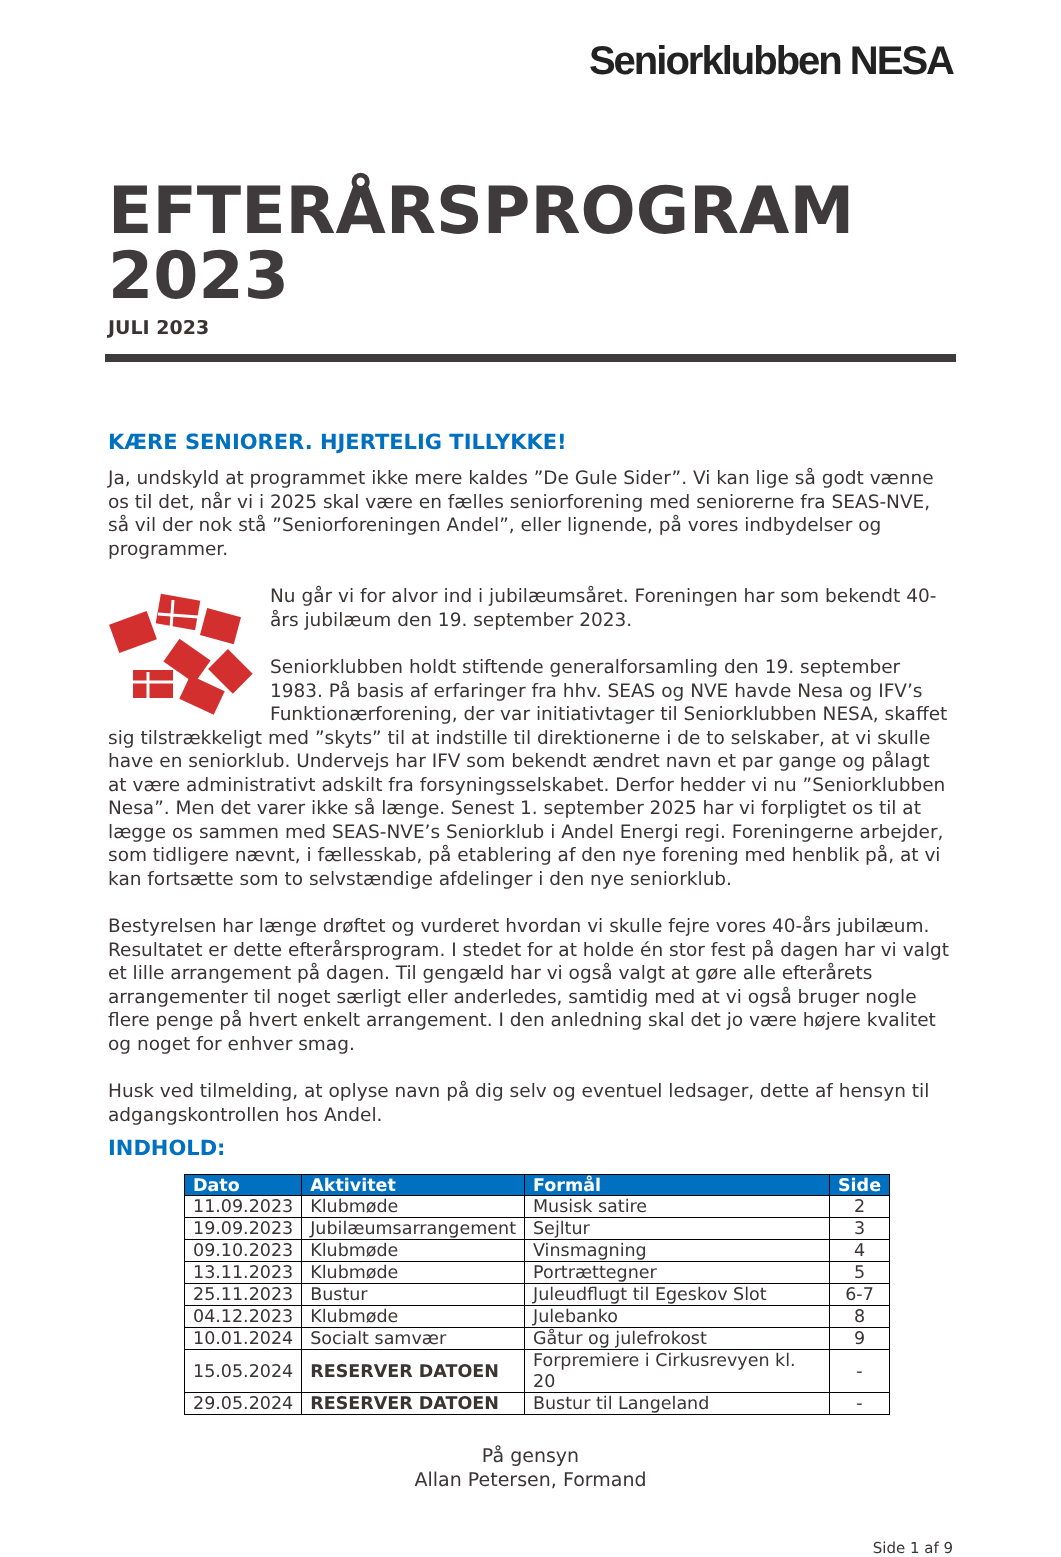Seniorklubben NESA
EFTERÅRSPROGRAM 2023
JULI 2023
KÆRE SENIORER. HJERTELIG TILLYKKE!
Ja, undskyld at programmet ikke mere kaldes ”De Gule Sider”. Vi kan lige så godt vænne os til det, når vi i 2025 skal være en fælles seniorforening med seniorerne fra SEAS-NVE, så vil der nok stå ”Seniorforeningen Andel”, eller lignende, på vores indbydelser og programmer.
Nu går vi for alvor ind i jubilæumsåret. Foreningen har som bekendt 40-års jubilæum den 19. september 2023.
Seniorklubben holdt stiftende generalforsamling den 19. september 1983. På basis af erfaringer fra hhv. SEAS og NVE havde Nesa og IFV’s Funktionærforening, der var initiativtager til Seniorklubben NESA, skaffet sig tilstrækkeligt med ”skyts” til at indstille til direktionerne i de to selskaber, at vi skulle have en seniorklub. Undervejs har IFV som bekendt ændret navn et par gange og pålagt at være administrativt adskilt fra forsyningsselskabet. Derfor hedder vi nu ”Seniorklubben Nesa”. Men det varer ikke så længe. Senest 1. september 2025 har vi forpligtet os til at lægge os sammen med SEAS-NVE’s Seniorklub i Andel Energi regi. Foreningerne arbejder, som tidligere nævnt, i fællesskab, på etablering af den nye forening med henblik på, at vi kan fortsætte som to selvstændige afdelinger i den nye seniorklub.
Bestyrelsen har længe drøftet og vurderet hvordan vi skulle fejre vores 40-års jubilæum. Resultatet er dette efterårsprogram. I stedet for at holde én stor fest på dagen har vi valgt et lille arrangement på dagen. Til gengæld har vi også valgt at gøre alle efterårets arrangementer til noget særligt eller anderledes, samtidig med at vi også bruger nogle flere penge på hvert enkelt arrangement. I den anledning skal det jo være højere kvalitet og noget for enhver smag.
Husk ved tilmelding, at oplyse navn på dig selv og eventuel ledsager, dette af hensyn til adgangskontrollen hos Andel.
INDHOLD:
| Dato | Aktivitet | Formål | Side |
| --- | --- | --- | --- |
| 11.09.2023 | Klubmøde | Musisk satire | 2 |
| 19.09.2023 | Jubilæumsarrangement | Sejltur | 3 |
| 09.10.2023 | Klubmøde | Vinsmagning | 4 |
| 13.11.2023 | Klubmøde | Portrættegner | 5 |
| 25.11.2023 | Bustur | Juleudflugt til Egeskov Slot | 6-7 |
| 04.12.2023 | Klubmøde | Julebanko | 8 |
| 10.01.2024 | Socialt samvær | Gåtur og julefrokost | 9 |
| 15.05.2024 | RESERVER DATOEN | Forpremiere i Cirkusrevyen kl. 20 | - |
| 29.05.2024 | RESERVER DATOEN | Bustur til Langeland | - |
På gensyn
Allan Petersen, Formand
Side 1 af 9